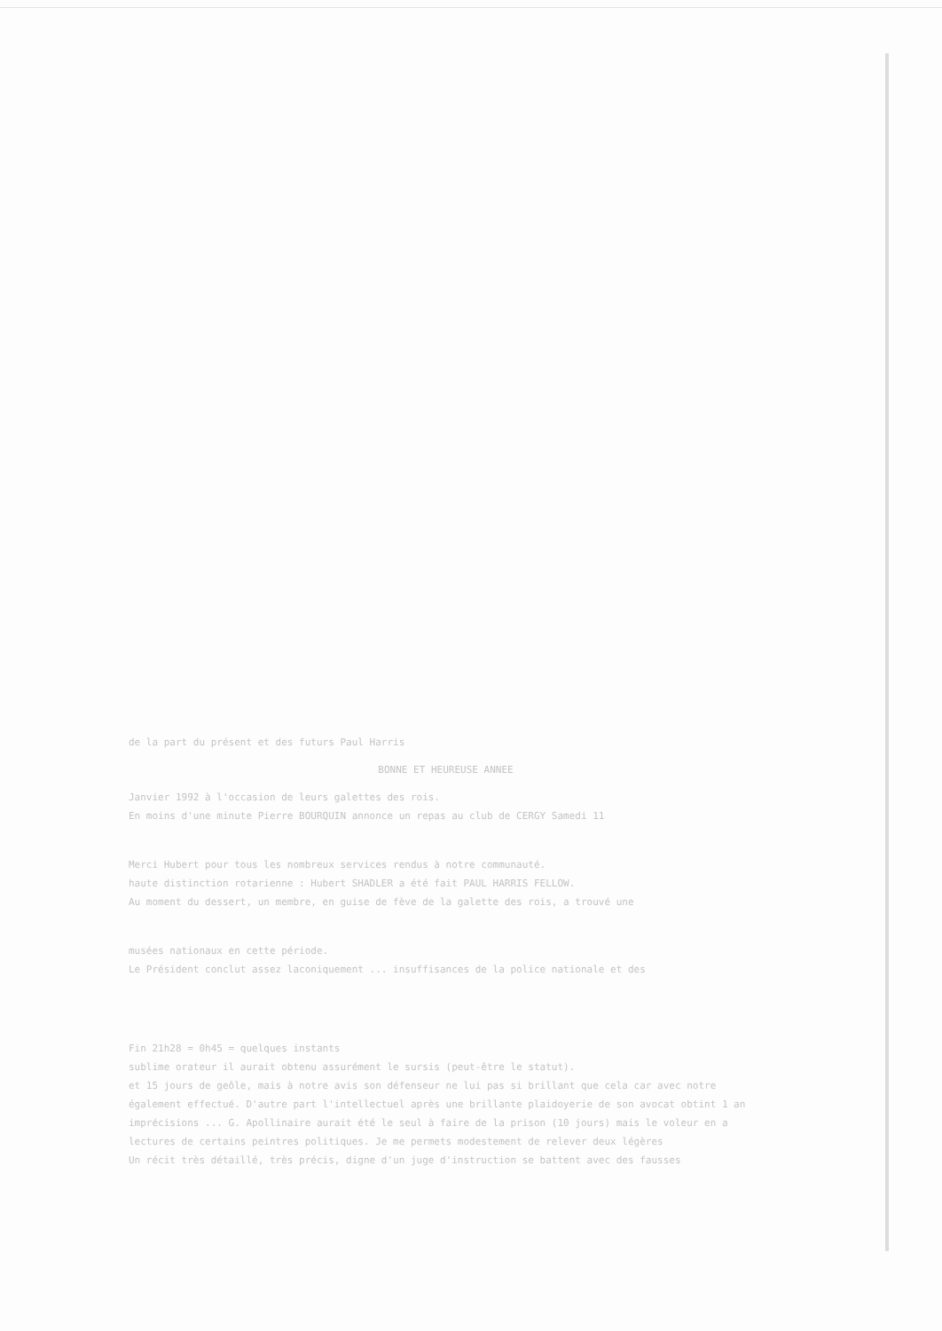de la part du présent et des futurs Paul Harris
BONNE ET HEUREUSE ANNEE
Janvier 1992 à l'occasion de leurs galettes des rois.
En moins d'une minute Pierre BOURQUIN annonce un repas au club de CERGY Samedi 11
Merci Hubert pour tous les nombreux services rendus à notre communauté.
haute distinction rotarienne : Hubert SHADLER a été fait PAUL HARRIS FELLOW.
Au moment du dessert, un membre, en guise de fève de la galette des rois, a trouvé une
musées nationaux en cette période.
Le Président conclut assez laconiquement ... insuffisances de la police nationale et des
Fin 21h28 = 0h45 = quelques instants
sublime orateur il aurait obtenu assurément le sursis (peut-être le statut).
et 15 jours de geôle, mais à notre avis son défenseur ne lui pas si brillant que cela car avec notre
également effectué. D'autre part l'intellectuel après une brillante plaidoyerie de son avocat obtint 1 an
imprécisions ... G. Apollinaire aurait été le seul à faire de la prison (10 jours) mais le voleur en a
lectures de certains peintres politiques. Je me permets modestement de relever deux légères
Un récit très détaillé, très précis, digne d'un juge d'instruction se battent avec des fausses